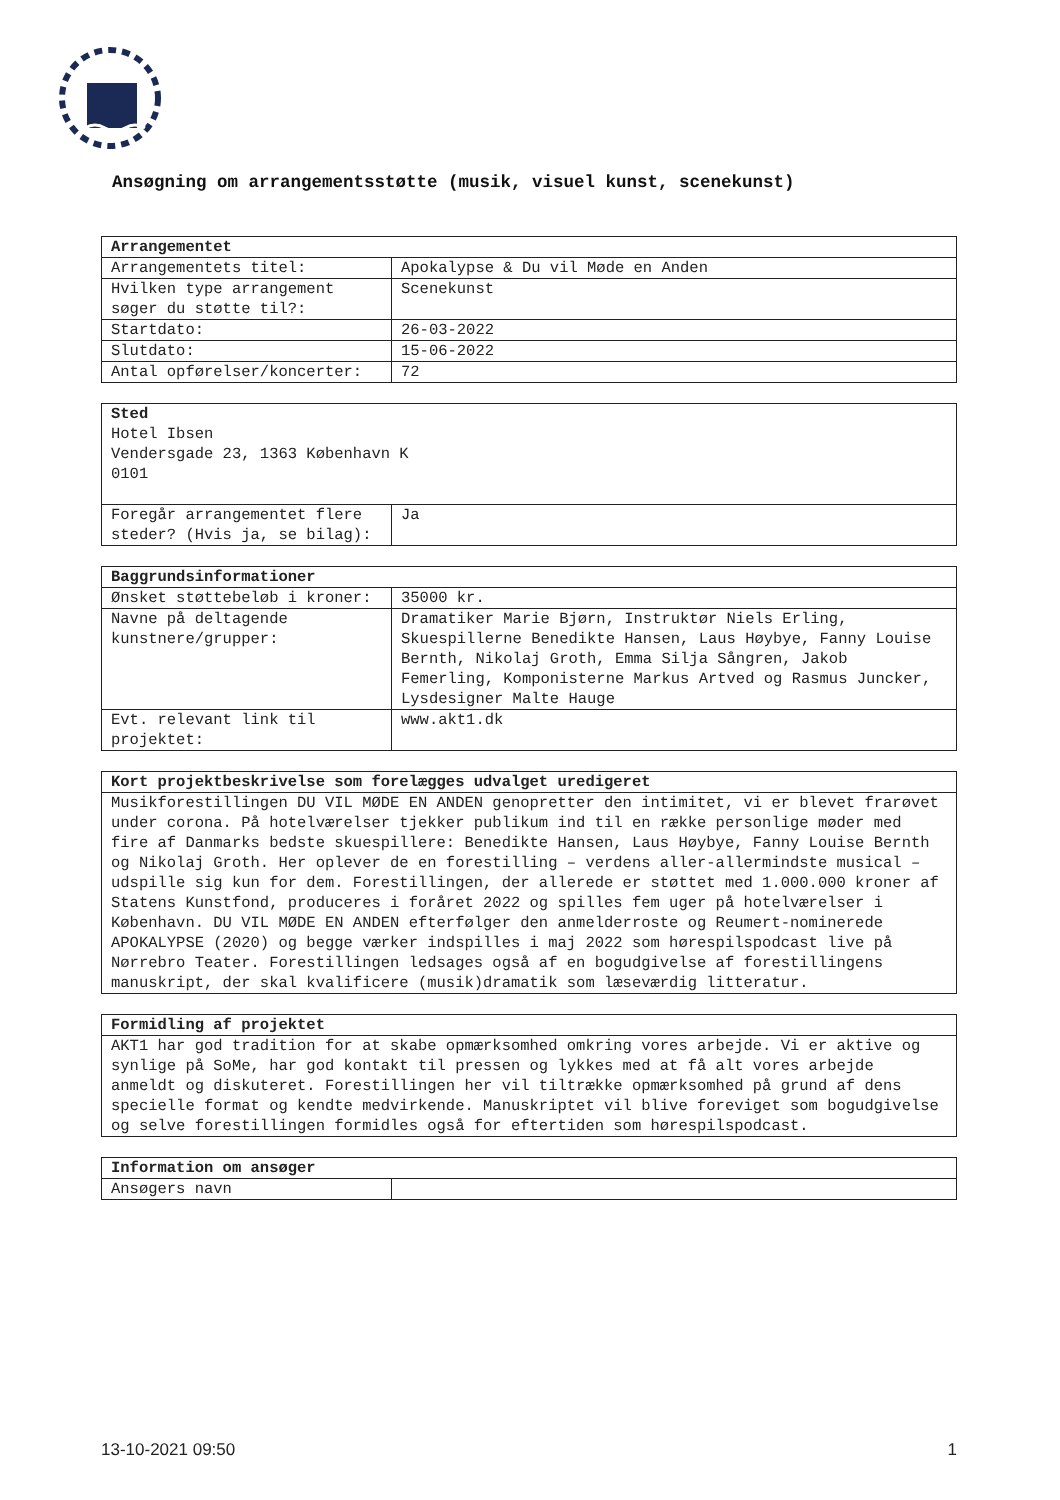Ansøgning om arrangementsstøtte (musik, visuel kunst, scenekunst)
| Arrangementet | |
| --- | --- |
| Arrangementets titel: | Apokalypse & Du vil Møde en Anden |
| Hvilken type arrangement søger du støtte til?: | Scenekunst |
| Startdato: | 26-03-2022 |
| Slutdato: | 15-06-2022 |
| Antal opførelser/koncerter: | 72 |
| Sted Hotel Ibsen Vendersgade 23, 1363 København K 0101 | |
| Foregår arrangementet flere steder? (Hvis ja, se bilag): | Ja |
| Baggrundsinformationer | |
| --- | --- |
| Ønsket støttebeløb i kroner: | 35000 kr. |
| Navne på deltagende kunstnere/grupper: | Dramatiker Marie Bjørn, Instruktør Niels Erling, Skuespillerne Benedikte Hansen, Laus Høybye, Fanny Louise Bernth, Nikolaj Groth, Emma Silja Sångren, Jakob Femerling, Komponisterne Markus Artved og Rasmus Juncker, Lysdesigner Malte Hauge |
| Evt. relevant link til projektet: | www.akt1.dk |
| Kort projektbeskrivelse som forelægges udvalget uredigeret |
| --- |
| Musikforestillingen DU VIL MØDE EN ANDEN genopretter den intimitet, vi er blevet frarøvet under corona. På hotelværelser tjekker publikum ind til en række personlige møder med fire af Danmarks bedste skuespillere: Benedikte Hansen, Laus Høybye, Fanny Louise Bernth og Nikolaj Groth. Her oplever de en forestilling – verdens aller-allermindste musical – udspille sig kun for dem. Forestillingen, der allerede er støttet med 1.000.000 kroner af Statens Kunstfond, produceres i foråret 2022 og spilles fem uger på hotelværelser i København. DU VIL MØDE EN ANDEN efterfølger den anmelderroste og Reumert-nominerede APOKALYPSE (2020) og begge værker indspilles i maj 2022 som hørespilspodcast live på Nørrebro Teater. Forestillingen ledsages også af en bogudgivelse af forestillingens manuskript, der skal kvalificere (musik)dramatik som læseværdig litteratur. |
| Formidling af projektet |
| --- |
| AKT1 har god tradition for at skabe opmærksomhed omkring vores arbejde. Vi er aktive og synlige på SoMe, har god kontakt til pressen og lykkes med at få alt vores arbejde anmeldt og diskuteret. Forestillingen her vil tiltrække opmærksomhed på grund af dens specielle format og kendte medvirkende. Manuskriptet vil blive foreviget som bogudgivelse og selve forestillingen formidles også for eftertiden som hørespilspodcast. |
| Information om ansøger | |
| --- | --- |
| Ansøgers navn | |
13-10-2021 09:50 1